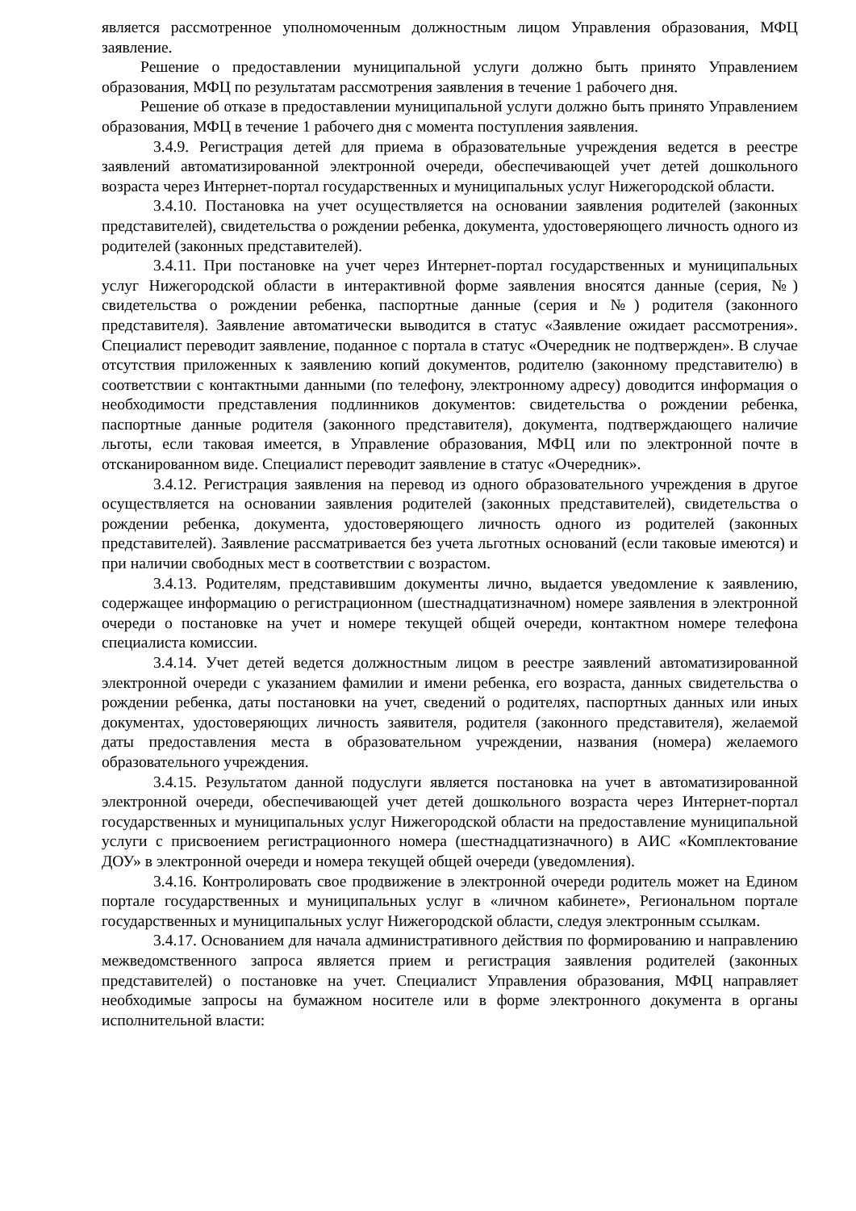является рассмотренное уполномоченным должностным лицом Управления образования, МФЦ заявление.
Решение о предоставлении муниципальной услуги должно быть принято Управлением образования, МФЦ по результатам рассмотрения заявления в течение 1 рабочего дня.
Решение об отказе в предоставлении муниципальной услуги должно быть принято Управлением образования, МФЦ в течение 1 рабочего дня с момента поступления заявления.
3.4.9. Регистрация детей для приема в образовательные учреждения ведется в реестре заявлений автоматизированной электронной очереди, обеспечивающей учет детей дошкольного возраста через Интернет-портал государственных и муниципальных услуг Нижегородской области.
3.4.10. Постановка на учет осуществляется на основании заявления родителей (законных представителей), свидетельства о рождении ребенка, документа, удостоверяющего личность одного из родителей (законных представителей).
3.4.11. При постановке на учет через Интернет-портал государственных и муниципальных услуг Нижегородской области в интерактивной форме заявления вносятся данные (серия, №) свидетельства о рождении ребенка, паспортные данные (серия и №) родителя (законного представителя). Заявление автоматически выводится в статус «Заявление ожидает рассмотрения». Специалист переводит заявление, поданное с портала в статус «Очередник не подтвержден». В случае отсутствия приложенных к заявлению копий документов, родителю (законному представителю) в соответствии с контактными данными (по телефону, электронному адресу) доводится информация о необходимости представления подлинников документов: свидетельства о рождении ребенка, паспортные данные родителя (законного представителя), документа, подтверждающего наличие льготы, если таковая имеется, в Управление образования, МФЦ или по электронной почте в отсканированном виде. Специалист переводит заявление в статус «Очередник».
3.4.12. Регистрация заявления на перевод из одного образовательного учреждения в другое осуществляется на основании заявления родителей (законных представителей), свидетельства о рождении ребенка, документа, удостоверяющего личность одного из родителей (законных представителей). Заявление рассматривается без учета льготных оснований (если таковые имеются) и при наличии свободных мест в соответствии с возрастом.
3.4.13. Родителям, представившим документы лично, выдается уведомление к заявлению, содержащее информацию о регистрационном (шестнадцатизначном) номере заявления в электронной очереди о постановке на учет и номере текущей общей очереди, контактном номере телефона специалиста комиссии.
3.4.14. Учет детей ведется должностным лицом в реестре заявлений автоматизированной электронной очереди с указанием фамилии и имени ребенка, его возраста, данных свидетельства о рождении ребенка, даты постановки на учет, сведений о родителях, паспортных данных или иных документах, удостоверяющих личность заявителя, родителя (законного представителя), желаемой даты предоставления места в образовательном учреждении, названия (номера) желаемого образовательного учреждения.
3.4.15. Результатом данной подуслуги является постановка на учет в автоматизированной электронной очереди, обеспечивающей учет детей дошкольного возраста через Интернет-портал государственных и муниципальных услуг Нижегородской области на предоставление муниципальной услуги с присвоением регистрационного номера (шестнадцатизначного) в АИС «Комплектование ДОУ» в электронной очереди и номера текущей общей очереди (уведомления).
3.4.16. Контролировать свое продвижение в электронной очереди родитель может на Едином портале государственных и муниципальных услуг в «личном кабинете», Региональном портале государственных и муниципальных услуг Нижегородской области, следуя электронным ссылкам.
3.4.17. Основанием для начала административного действия по формированию и направлению межведомственного запроса является прием и регистрация заявления родителей (законных представителей) о постановке на учет. Специалист Управления образования, МФЦ направляет необходимые запросы на бумажном носителе или в форме электронного документа в органы исполнительной власти: